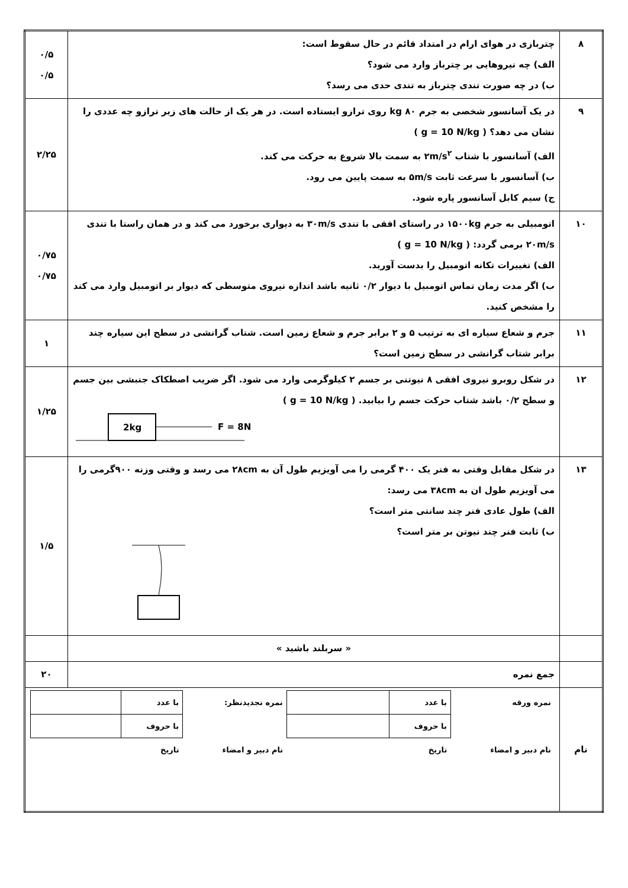| ۸ | چتربازی در هوای ارام در امتداد قائم در حال سقوط است: الف) چه نیروهایی بر چترباز وارد می شود؟ ب) در چه صورت تندی چترباز به تندی حدی می رسد؟ | ۰/۵ ۰/۵ |
| ۹ | در یک آسانسور شخصی به جرم ۸۰ kg روی ترازو ایستاده است. در هر یک از حالت های زیر ترازو چه عددی را نشان می دهد؟ ( g = 10 N/kg ) الف) آسانسور با شتاب ۲m/s<sup>۲</sup> به سمت بالا شروع به حرکت می کند. ب) آسانسور با سرعت ثابت ۵m/s به سمت پایین می رود. ج) سیم کابل آسانسور پاره شود. | ۲/۲۵ |
| ۱۰ | اتومبیلی به جرم ۱۵۰۰kg در راستای افقی با تندی ۳۰m/s به دیواری برخورد می کند و در همان راستا با تندی ۲۰m/s برمی گردد: ( g = 10 N/kg ) الف) تغییرات تکانه اتومبیل را بدست آورید. ب) اگر مدت زمان تماس اتومبیل با دیوار ۰/۲ ثانیه باشد اندازه نیروی متوسطی که دیوار بر اتومبیل وارد می کند را مشخص کنید. | ۰/۷۵ ۰/۷۵ |
| ۱۱ | جرم و شعاع سیاره ای به ترتیب ۵ و ۲ برابر جرم و شعاع زمین است. شتاب گرانشی در سطح این سیاره چند برابر شتاب گرانشی در سطح زمین است؟ | ۱ |
| ۱۲ | در شکل روبرو نیروی افقی ۸ نیوتنی بر جسم ۲ کیلوگرمی وارد می شود. اگر ضریب اصطکاک جنبشی بین جسم و سطح ۰/۲ باشد شتاب حرکت جسم را بیابید. ( g = 10 N/kg ) 2kg F = 8N | ۱/۲۵ |
| ۱۳ | در شکل مقابل وقتی به فنر یک ۴۰۰ گرمی را می آویزیم طول آن به ۲۸cm می رسد و وقتی وزنه ۹۰۰گرمی را می آویزیم طول ان به ۳۸cm می رسد: الف) طول عادی فنر چند سانتی متر است؟ ب) ثابت فنر چند نیوتن بر متر است؟ | ۱/۵ |
| | « سربلند باشید » | |
| | جمع نمره | ۲۰ |
| نام | / نمره ورقه / با عدد / / نمره تجدیدنظر: / با عدد / / / / با حروف / / / با حروف / / / نام دبیر و امضاء / تاریخ / / نام دبیر و امضاء / تاریخ / / | |